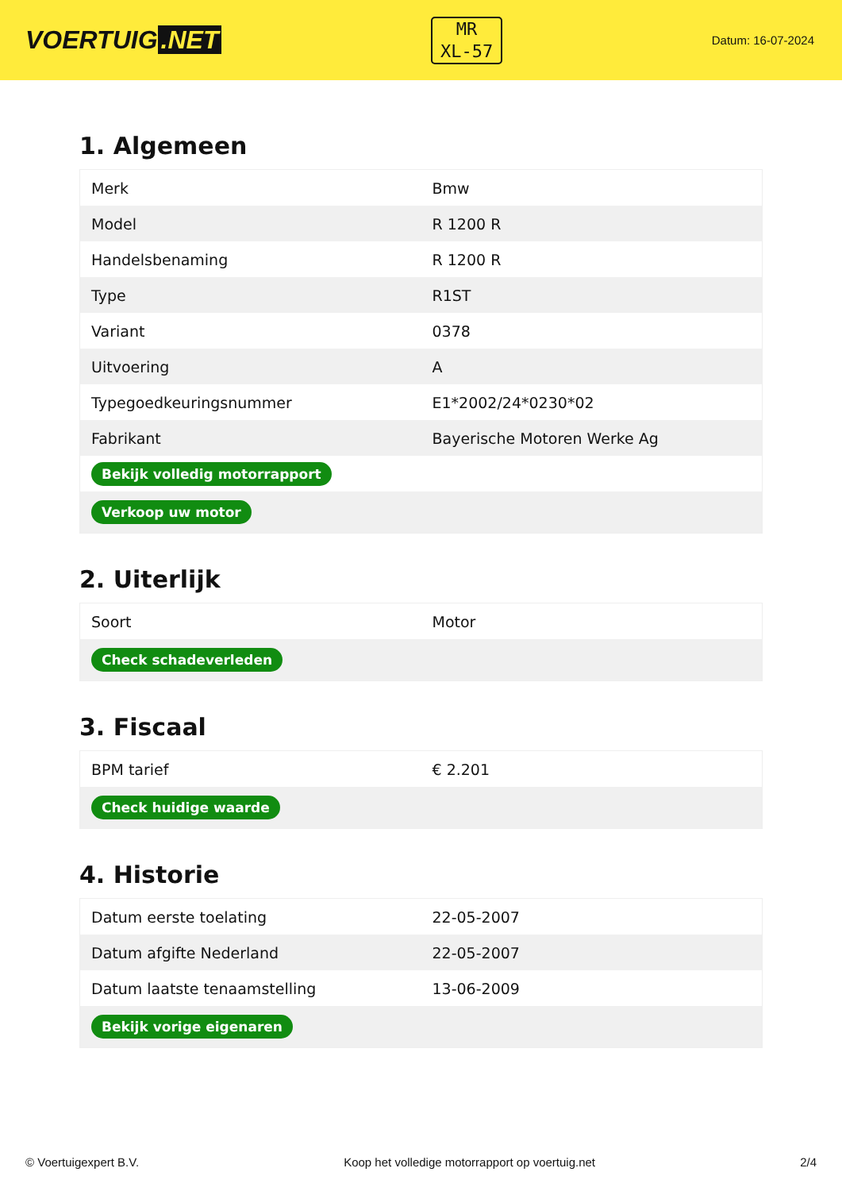VOERTUIG.NET
MR
XL-57
Datum: 16-07-2024
1. Algemeen
| Merk | Bmw |
| Model | R 1200 R |
| Handelsbenaming | R 1200 R |
| Type | R1ST |
| Variant | 0378 |
| Uitvoering | A |
| Typegoedkeuringsnummer | E1*2002/24*0230*02 |
| Fabrikant | Bayerische Motoren Werke Ag |
| Bekijk volledig motorrapport | |
| Verkoop uw motor | |
2. Uiterlijk
| Soort | Motor |
| Check schadeverleden | |
3. Fiscaal
| BPM tarief | € 2.201 |
| Check huidige waarde | |
4. Historie
| Datum eerste toelating | 22-05-2007 |
| Datum afgifte Nederland | 22-05-2007 |
| Datum laatste tenaamstelling | 13-06-2009 |
| Bekijk vorige eigenaren | |
© Voertuigexpert B.V. Koop het volledige motorrapport op voertuig.net 2/4